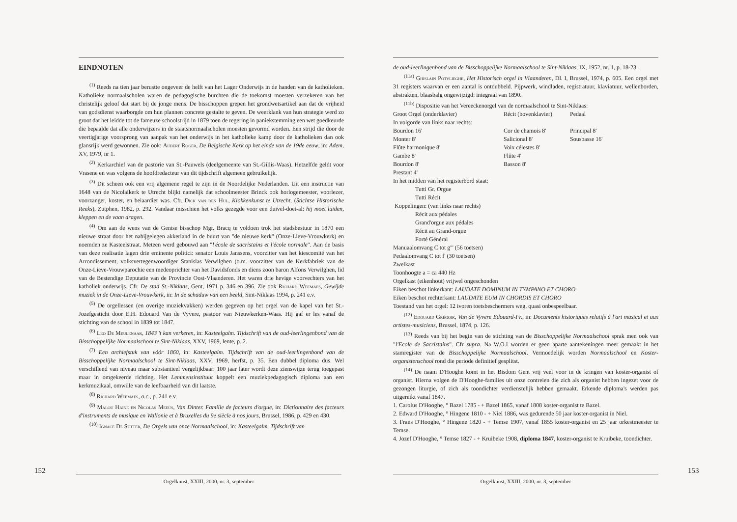EINDNOTEN
<sup>(1)</sup> Reeds na tien jaar berustte ongeveer de helft van het Lager Onderwijs in de handen van de katholieken. Katholieke normaalscholen waren de pedagogische burchten die de toekomst moesten verzekeren van het christelijk geloof dat start bij de jonge mens. De bisschoppen grepen het grondwetsartikel aan dat de vrijheid van godsdienst waarborgde om hun plannen concrete gestalte te geven. De weerklank van hun strategie werd zo groot dat het leidde tot de fameuze schoolstrijd in 1879 toen de regering in paniekstemming een wet goedkeurde die bepaalde dat alle onderwijzers in de staatsnormaalscholen moesten gevormd worden. Een strijd die door de veertigjarige voorsprong van aanpak van het onderwijs in het katholieke kamp door de katholieken dan ook glansrijk werd gewonnen. Zie ook: Aubert Roger, De Belgische Kerk op het einde van de 19de eeuw, in: Adem, XV, 1979, nr 1.
<sup>(2)</sup> Kerkarchief van de pastorie van St.-Pauwels (deelgemeente van St.-Gillis-Waas). Hetzelfde geldt voor Vrasene en was volgens de hoofdredacteur van dit tijdschrift algemeen gebruikelijk.
<sup>(3)</sup> Dit scheen ook een vrij algemene regel te zijn in de Noordelijke Nederlanden. Uit een instructie van 1648 van de Nicolaikerk te Utrecht blijkt namelijk dat schoolmeester Brinck ook horlogemeester, voorlezer, voorzanger, koster, en beiaardier was. Cfr. Dick van den Hul, Klokkenkunst te Utrecht, (Stichtse Historische Reeks), Zutphen, 1982, p. 292. Vandaar misschien het volks gezegde voor een duivel-doet-al: hij moet luiden, kleppen en de vaan dragen.
<sup>(4)</sup> Om aan de wens van de Gentse bisschop Mgr. Bracq te voldoen trok het stadsbestuur in 1870 een nieuwe straat door het nabijgelegen akkerland in de buurt van "de nieuwe kerk" (Onze-Lieve-Vrouwkerk) en noemden ze Kasteelstraat. Meteen werd gebouwd aan "l'école de sacristains et l'école normale". Aan de basis van deze realisatie lagen drie eminente politici: senator Louis Janssens, voorzitter van het kiescomité van het Arrondissement, volksvertegenwoordiger Stanislas Verwilghen (o.m. voorzitter van de Kerkfabriek van de Onze-Lieve-Vrouwparochie een medeoprichter van het Davidsfonds en diens zoon baron Alfons Verwilghen, lid van de Bestendige Deputatie van de Provincie Oost-Vlaanderen. Het waren drie hevige voorvechters van het katholiek onderwijs. Cfr. De stad St.-Niklaas, Gent, 1971 p. 346 en 396. Zie ook Richard Weemaes, Gewijde muziek in de Onze-Lieve-Vrouwkerk, in: In de schaduw van een beeld, Sint-Niklaas 1994, p. 241 e.v.
<sup>(5)</sup> De orgellessen (en overige muziekvakken) werden gegeven op het orgel van de kapel van het St.-Jozefgesticht door E.H. Edouard Van de Vyvere, pastoor van Nieuwkerken-Waas. Hij gaf er les vanaf de stichting van de school in 1839 tot 1847.
<sup>(6)</sup> Leo De Meulenaar, 1843 't kan verkeren, in: Kasteelgalm. Tijdschrift van de oud-leerlingenbond van de Bisschoppelijke Normaalschool te Sint-Niklaas, XXV, 1969, lente, p. 2.
<sup>(7)</sup> Een archiefstuk van vóór 1860, in: Kasteelgalm. Tijdschrift van de oud-leerlingenbond van de Bisschoppelijke Normaalschool te Sint-Niklaas, XXV, 1969, herfst, p. 35. Een dubbel diploma dus. Wel verschillend van niveau maar substantieel vergelijkbaar: 100 jaar later wordt deze zienswijze terug toegepast maar in omgekeerde richting. Het Lemmensinstituut koppelt een muziekpedagogisch diploma aan een kerkmuzikaal, omwille van de leefbaarheid van dit laatste.
<sup>(8)</sup> Richard Weemaes, o.c., p. 241 e.v.
<sup>(9)</sup> Malou Haine en Nicolas Meeùs, Van Dinter. Famille de facteurs d'orgue, in: Dictionnaire des facteurs d'instruments de musique en Wallonie et à Bruxelles du 9e siècle à nos jours, Brussel, 1986, p. 429 en 430.
<sup>(10)</sup> Ignace De Sutter, De Orgels van onze Normaalschool, in: Kasteelgalm. Tijdschrift van
152
Orgelkunst, XXIII, 2000, nr. 3, september
de oud-leerlingenbond van de Bisschoppelijke Normaalschool te Sint-Niklaas, IX, 1952, nr. 1, p. 18-23.
<sup>(11a)</sup> Ghislain Potvlieghe, Het Historisch orgel in Vlaanderen, Dl. I, Brussel, 1974, p. 605. Een orgel met 31 registers waarvan er een aantal is ontdubbeld. Pijpwerk, windladen, registratuur, klaviatuur, wellenborden, abstrakten, blaasbalg ongewijzigd: integraal van 1890.
<sup>(11b)</sup> Dispositie van het Vereeckenorgel van de normaalschool te Sint-Niklaas:
| Groot Orgel (onderklavier) | Récit (bovenklavier) | Pedaal |
| In volgorde van links naar rechts: | | |
| Bourdon 16' | Cor de chamois 8' | Principal 8' |
| Monter 8' | Salicional 8' | Sousbasse 16' |
| Flûte harmonique 8' | Voix célestes 8' | |
| Gambe 8' | Flûte 4' | |
| Bourdon 8' | Basson 8' | |
| Prestant 4' | | |
In het midden van het registerbord staat:
Tutti Gr. Orgue
Tutti Récit
Koppelingen: (van links naar rechts)
Récit aux pédales
Grand'orgue aux pédales
Récit au Grand-orgue
Forté Général
Manuaalomvang C tot g''' (56 toetsen)
Pedaalomvang C tot f' (30 toetsen)
Zwelkast
Toonhoogte a = ca 440 Hz
Orgelkast (eikenhout) vrijwel ongeschonden
Eiken beschot linkerkant: LAUDATE DOMINUM IN TYMPANO ET CHORO
Eiken beschot rechterkant: LAUDATE EUM IN CHORDIS ET CHORO
Toestand van het orgel: 12 ivoren toetsbeschermers weg, quasi onbespeelbaar.
<sup>(12)</sup> Edouard Grégoir, Van de Vyvere Edouard-Fr., in: Documents historiques relatifs à l'art musical et aux artistes-musiciens, Brussel, 1874, p. 126.
<sup>(13)</sup> Reeds van bij het begin van de stichting van de Bisschoppelijke Normaalschool sprak men ook van "l'Ecole de Sacristains". Cfr supra. Na W.O.I worden er geen aparte aantekeningen meer gemaakt in het stamregister van de Bisschoppelijke Normaalschool. Vermoedelijk worden Normaalschool en Koster-organistenschool rond die periode definitief gesplitst.
<sup>(14)</sup> De naam D'Hooghe komt in het Bisdom Gent vrij veel voor in de kringen van koster-organist of organist. Hierna volgen de D'Hooghe-families uit onze contreien die zich als organist hebben ingezet voor de gezongen liturgie, of zich als toondichter verdienstelijk hebben gemaakt. Erkende diploma's werden pas uitgereikt vanaf 1847.
1. Carolus D'Hooghe, ° Bazel 1785 - + Bazel 1865, vanaf 1808 koster-organist te Bazel.
2. Edward D'Hooghe, ° Hingene 1810 - + Niel 1886, was gedurende 50 jaar koster-organist in Niel.
3. Frans D'Hooghe, ° Hingene 1820 - + Temse 1907, vanaf 1855 koster-organist en 25 jaar orkestmeester te Temse.
4. Jozef D'Hooghe, ° Temse 1827 - + Kruibeke 1908, diploma 1847, koster-organist te Kruibeke, toondichter.
153
Orgelkunst, XXIII, 2000, nr. 3, september